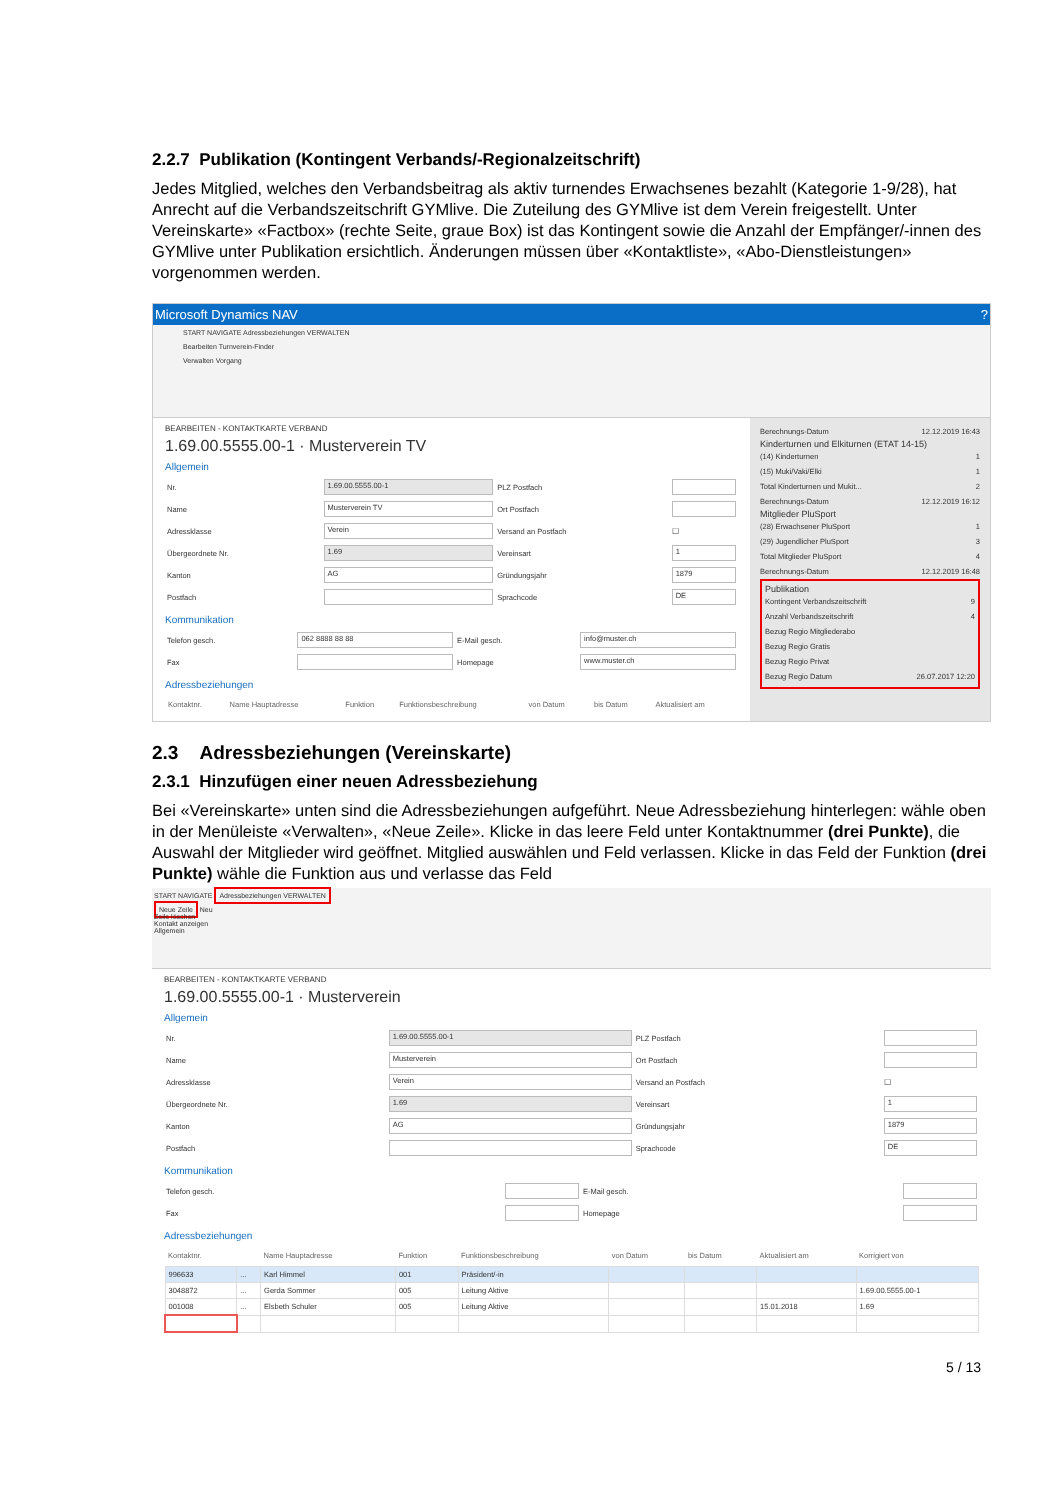2.2.7 Publikation (Kontingent Verbands/-Regionalzeitschrift)
Jedes Mitglied, welches den Verbandsbeitrag als aktiv turnendes Erwachsenes bezahlt (Kategorie 1-9/28), hat Anrecht auf die Verbandszeitschrift GYMlive. Die Zuteilung des GYMlive ist dem Verein freigestellt. Unter Vereinskarte» «Factbox» (rechte Seite, graue Box) ist das Kontingent sowie die Anzahl der Empfänger/-innen des GYMlive unter Publikation ersichtlich. Änderungen müssen über «Kontaktliste», «Abo-Dienstleistungen» vorgenommen werden.
Microsoft Dynamics NAV ?
START NAVIGATE Adressbeziehungen VERWALTEN
Bearbeiten Turnverein-Finder
Verwalten Vorgang
BEARBEITEN - KONTAKTKARTE VERBAND
1.69.00.5555.00-1 · Musterverein TV
Allgemein
| Nr. | 1.69.00.5555.00-1 | PLZ Postfach | |
| Name | Musterverein TV | Ort Postfach | |
| Adressklasse | Verein | Versand an Postfach | ☐ |
| Übergeordnete Nr. | 1.69 | Vereinsart | 1 |
| Kanton | AG | Gründungsjahr | 1879 |
| Postfach | | Sprachcode | DE |
Kommunikation
| Telefon gesch. | 062 8888 88 88 | E-Mail gesch. | info@muster.ch |
| Fax | | Homepage | www.muster.ch |
Adressbeziehungen
| Kontaktnr. | Name Hauptadresse | Funktion | Funktionsbeschreibung | von Datum | bis Datum | Aktualisiert am |
| --- | --- | --- | --- | --- | --- | --- |
Berechnungs-Datum 12.12.2019 16:43
Kinderturnen und Elkiturnen (ETAT 14-15)
(14) Kinderturnen 1
(15) Muki/Vaki/Elki 1
Total Kinderturnen und Mukit... 2
Berechnungs-Datum 12.12.2019 16:12
Mitglieder PluSport
(28) Erwachsener PluSport 1
(29) Jugendlicher PluSport 3
Total Mitglieder PluSport 4
Berechnungs-Datum 12.12.2019 16:48
Publikation
Kontingent Verbandszeitschrift 9
Anzahl Verbandszeitschrift 4
Bezug Regio Mitgliederabo
Bezug Regio Gratis
Bezug Regio Privat
Bezug Regio Datum 26.07.2017 12:20
2.3 Adressbeziehungen (Vereinskarte)
2.3.1 Hinzufügen einer neuen Adressbeziehung
Bei «Vereinskarte» unten sind die Adressbeziehungen aufgeführt. Neue Adressbeziehung hinterlegen: wähle oben in der Menüleiste «Verwalten», «Neue Zeile». Klicke in das leere Feld unter Kontaktnummer (drei Punkte), die Auswahl der Mitglieder wird geöffnet. Mitglied auswählen und Feld verlassen. Klicke in das Feld der Funktion (drei Punkte) wähle die Funktion aus und verlasse das Feld
START NAVIGATE Adressbeziehungen VERWALTEN
Neue Zeile Neu
Zeile löschen
Kontakt anzeigen
Allgemein
BEARBEITEN - KONTAKTKARTE VERBAND
1.69.00.5555.00-1 · Musterverein
Allgemein
| Nr. | 1.69.00.5555.00-1 | PLZ Postfach | |
| Name | Musterverein | Ort Postfach | |
| Adressklasse | Verein | Versand an Postfach | ☐ |
| Übergeordnete Nr. | 1.69 | Vereinsart | 1 |
| Kanton | AG | Gründungsjahr | 1879 |
| Postfach | | Sprachcode | DE |
Kommunikation
| Telefon gesch. | | E-Mail gesch. | |
| Fax | | Homepage | |
Adressbeziehungen
| Kontaktnr. | | Name Hauptadresse | Funktion | Funktionsbeschreibung | von Datum | bis Datum | Aktualisiert am | Korrigiert von |
| --- | --- | --- | --- | --- | --- | --- | --- | --- |
| 996633 | ... | Karl Himmel | 001 | Präsident/-in | | | | |
| 3048872 | ... | Gerda Sommer | 005 | Leitung Aktive | | | | 1.69.00.5555.00-1 |
| 001008 | ... | Elsbeth Schuler | 005 | Leitung Aktive | | | 15.01.2018 | 1.69 |
5 / 13